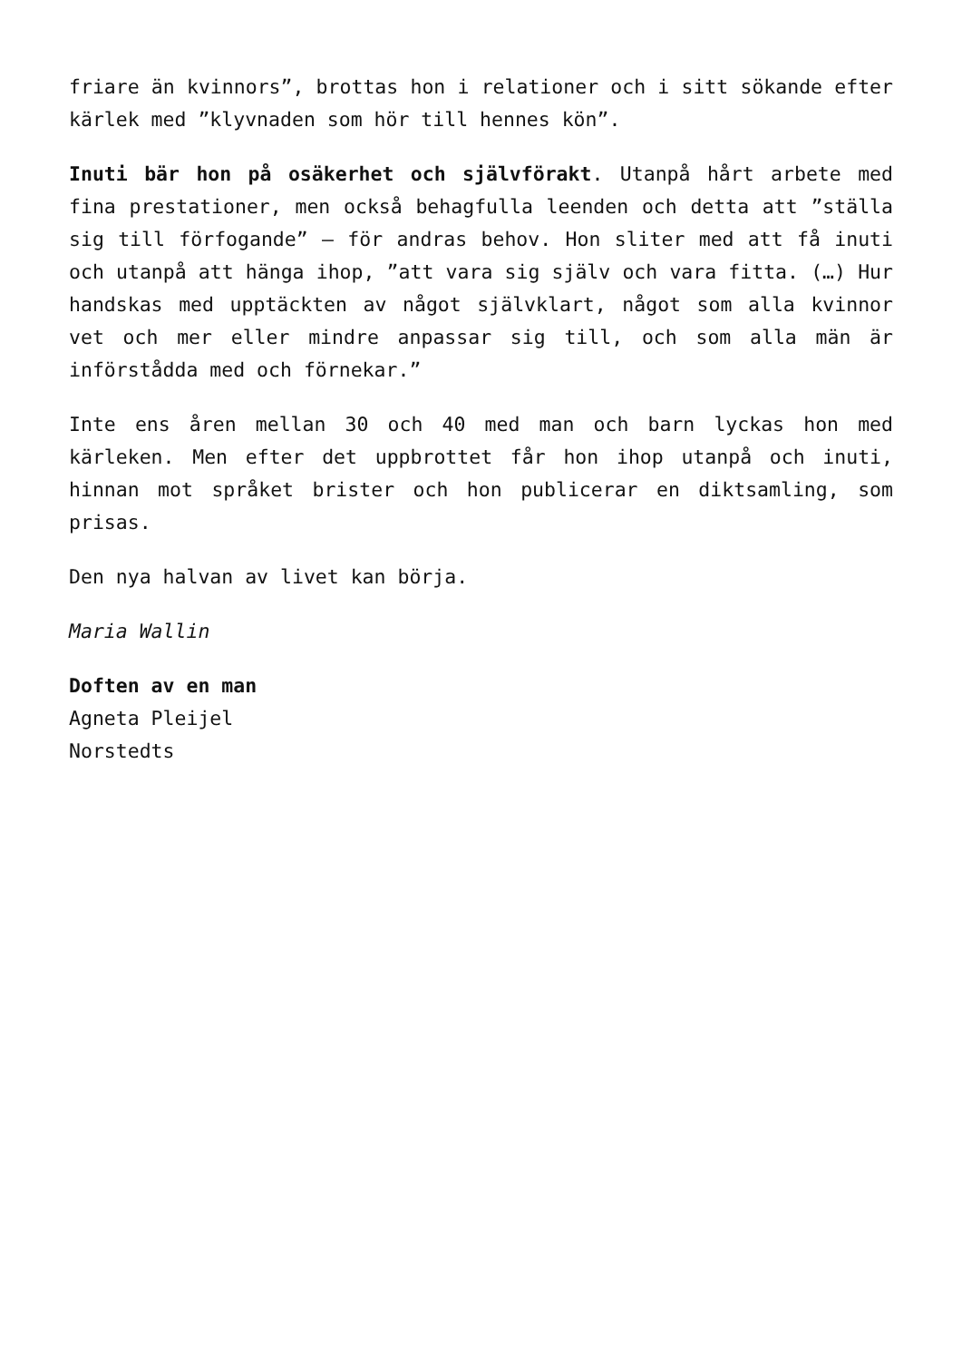friare än kvinnors”, brottas hon i relationer och i sitt sökande efter kärlek med ”klyvnaden som hör till hennes kön”.
Inuti bär hon på osäkerhet och självförakt. Utanpå hårt arbete med fina prestationer, men också behagfulla leenden och detta att ”ställa sig till förfogande” – för andras behov. Hon sliter med att få inuti och utanpå att hänga ihop, ”att vara sig själv och vara fitta. (…) Hur handskas med upptäckten av något självklart, något som alla kvinnor vet och mer eller mindre anpassar sig till, och som alla män är införstådda med och förnekar.”
Inte ens åren mellan 30 och 40 med man och barn lyckas hon med kärleken. Men efter det uppbrottet får hon ihop utanpå och inuti, hinnan mot språket brister och hon publicerar en diktsamling, som prisas.
Den nya halvan av livet kan börja.
Maria Wallin
Doften av en man
Agneta Pleijel
Norstedts